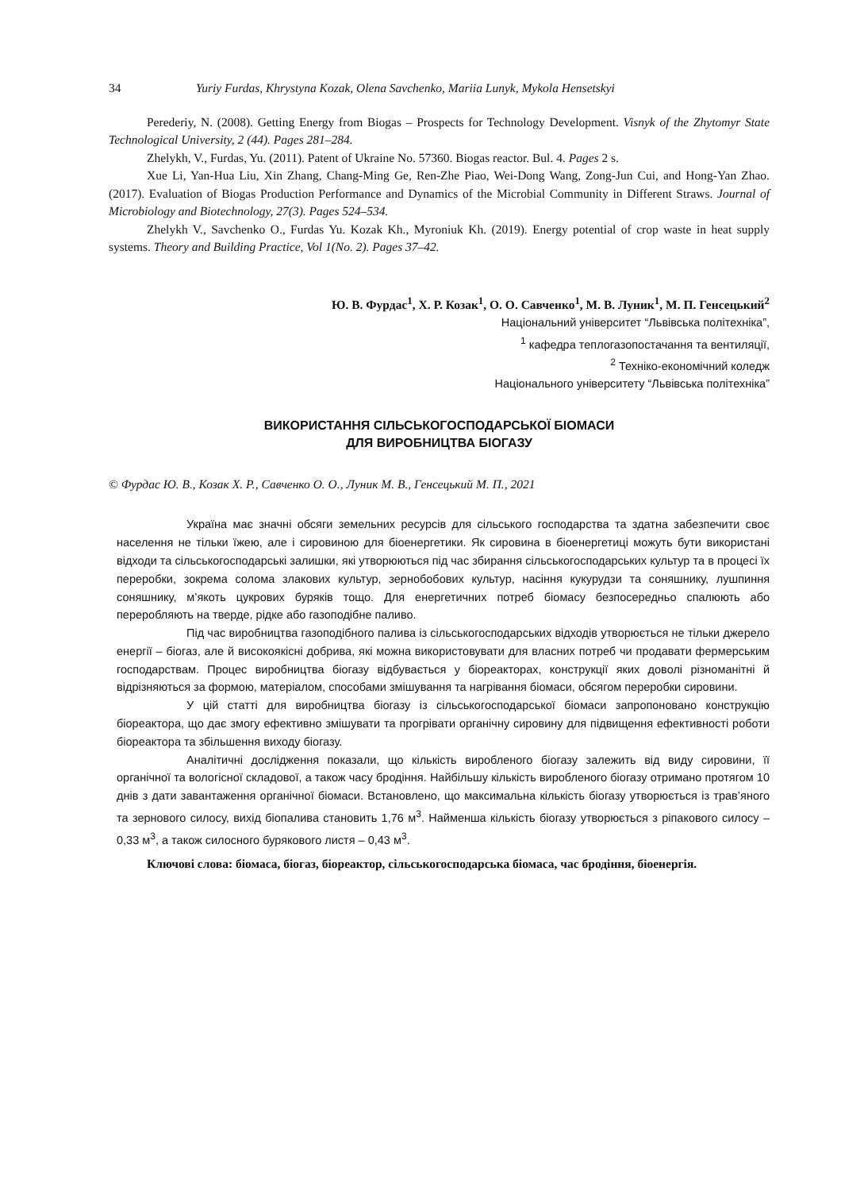34 Yuriy Furdas, Khrystyna Kozak, Olena Savchenko, Mariia Lunyk, Mykola Hensetskyi
Perederiy, N. (2008). Getting Energy from Biogas – Prospects for Technology Development. Visnyk of the Zhytomyr State Technological University, 2 (44). Pages 281–284.
Zhelykh, V., Furdas, Yu. (2011). Patent of Ukraine No. 57360. Biogas reactor. Bul. 4. Pages 2 s.
Xue Li, Yan-Hua Liu, Xin Zhang, Chang-Ming Ge, Ren-Zhe Piao, Wei-Dong Wang, Zong-Jun Cui, and Hong-Yan Zhao. (2017). Evaluation of Biogas Production Performance and Dynamics of the Microbial Community in Different Straws. Journal of Microbiology and Biotechnology, 27(3). Pages 524–534.
Zhelykh V., Savchenko O., Furdas Yu. Kozak Kh., Myroniuk Kh. (2019). Energy potential of crop waste in heat supply systems. Theory and Building Practice, Vol 1(No. 2). Pages 37–42.
Ю. В. Фурдас<sup>1</sup>, Х. Р. Козак<sup>1</sup>, О. О. Савченко<sup>1</sup>, М. В. Луник<sup>1</sup>, М. П. Генсецький<sup>2</sup>
Національний університет “Львівська політехніка”,
<sup>1</sup> кафедра теплогазопостачання та вентиляції,
<sup>2</sup> Техніко-економічний коледж
Національного університету “Львівська політехніка”
ВИКОРИСТАННЯ СІЛЬСЬКОГОСПОДАРСЬКОЇ БІОМАСИ
ДЛЯ ВИРОБНИЦТВА БІОГАЗУ
© Фурдас Ю. В., Козак Х. Р., Савченко О. О., Луник М. В., Генсецький М. П., 2021
Україна має значні обсяги земельних ресурсів для сільського господарства та здатна забезпечити своє населення не тільки їжею, але і сировиною для біоенергетики. Як сировина в біоенергетиці можуть бути використані відходи та сільськогосподарські залишки, які утворюються під час збирання сільськогосподарських культур та в процесі їх переробки, зокрема солома злакових культур, зернобобових культур, насіння кукурудзи та соняшнику, лушпиння соняшнику, м’якоть цукрових буряків тощо. Для енергетичних потреб біомасу безпосередньо спалюють або переробляють на тверде, рідке або газоподібне паливо.
Під час виробництва газоподібного палива із сільськогосподарських відходів утворюється не тільки джерело енергії – біогаз, але й високоякісні добрива, які можна використовувати для власних потреб чи продавати фермерським господарствам. Процес виробництва біогазу відбувається у біореакторах, конструкції яких доволі різноманітні й відрізняються за формою, матеріалом, способами змішування та нагрівання біомаси, обсягом переробки сировини.
У цій статті для виробництва біогазу із сільськогосподарської біомаси запропоновано конструкцію біореактора, що дає змогу ефективно змішувати та прогрівати органічну сировину для підвищення ефективності роботи біореактора та збільшення виходу біогазу.
Аналітичні дослідження показали, що кількість виробленого біогазу залежить від виду сировини, її органічної та вологісної складової, а також часу бродіння. Найбільшу кількість виробленого біогазу отримано протягом 10 днів з дати завантаження органічної біомаси. Встановлено, що максимальна кількість біогазу утворюється із трав’яного та зернового силосу, вихід біопалива становить 1,76 м<sup>3</sup>. Найменша кількість біогазу утворюється з ріпакового силосу – 0,33 м<sup>3</sup>, а також силосного бурякового листя – 0,43 м<sup>3</sup>.
Ключові слова: біомаса, біогаз, біореактор, сільськогосподарська біомаса, час бродіння, біоенергія.